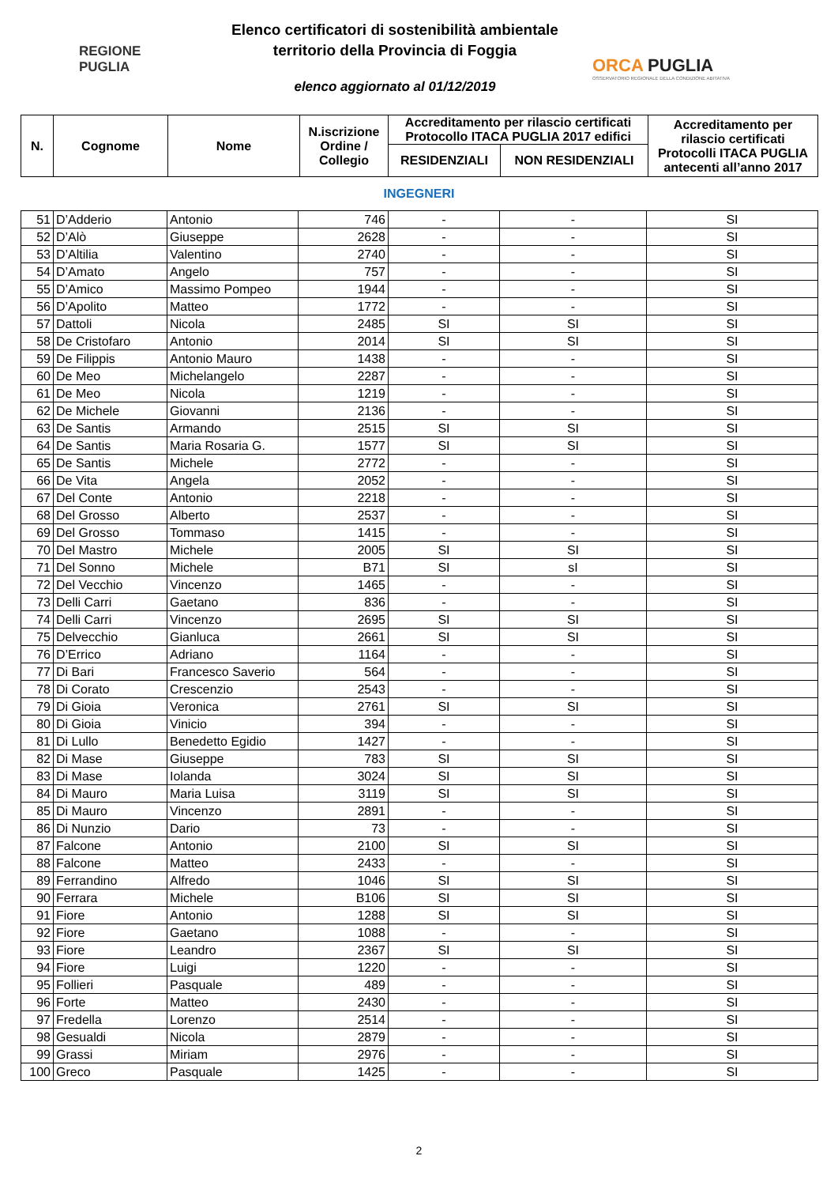REGIONE
PUGLIA
Elenco certificatori di sostenibilità ambientale
territorio della Provincia di Foggia
elenco aggiornato al 01/12/2019
ORCA PUGLIA
OSSERVATORIO REGIONALE DELLA CONDIZIONE ABITATIVA
| N. | Cognome | Nome | N.iscrizione Ordine / Collegio | Accreditamento per rilascio certificati Protocollo ITACA PUGLIA 2017 edifici | | Accreditamento per rilascio certificati Protocolli ITACA PUGLIA antecenti all’anno 2017 |
| --- | --- | --- | --- | --- | --- | --- |
| | | | | RESIDENZIALI | NON RESIDENZIALI | |
INGEGNERI
| 51 | D’Adderio | Antonio | 746 | - | - | SI |
| 52 | D’Alò | Giuseppe | 2628 | - | - | SI |
| 53 | D’Altilia | Valentino | 2740 | - | - | SI |
| 54 | D’Amato | Angelo | 757 | - | - | SI |
| 55 | D’Amico | Massimo Pompeo | 1944 | - | - | SI |
| 56 | D’Apolito | Matteo | 1772 | - | - | SI |
| 57 | Dattoli | Nicola | 2485 | SI | SI | SI |
| 58 | De Cristofaro | Antonio | 2014 | SI | SI | SI |
| 59 | De Filippis | Antonio Mauro | 1438 | - | - | SI |
| 60 | De Meo | Michelangelo | 2287 | - | - | SI |
| 61 | De Meo | Nicola | 1219 | - | - | SI |
| 62 | De Michele | Giovanni | 2136 | - | - | SI |
| 63 | De Santis | Armando | 2515 | SI | SI | SI |
| 64 | De Santis | Maria Rosaria G. | 1577 | SI | SI | SI |
| 65 | De Santis | Michele | 2772 | - | - | SI |
| 66 | De Vita | Angela | 2052 | - | - | SI |
| 67 | Del Conte | Antonio | 2218 | - | - | SI |
| 68 | Del Grosso | Alberto | 2537 | - | - | SI |
| 69 | Del Grosso | Tommaso | 1415 | - | - | SI |
| 70 | Del Mastro | Michele | 2005 | SI | SI | SI |
| 71 | Del Sonno | Michele | B71 | SI | sI | SI |
| 72 | Del Vecchio | Vincenzo | 1465 | - | - | SI |
| 73 | Delli Carri | Gaetano | 836 | - | - | SI |
| 74 | Delli Carri | Vincenzo | 2695 | SI | SI | SI |
| 75 | Delvecchio | Gianluca | 2661 | SI | SI | SI |
| 76 | D’Errico | Adriano | 1164 | - | - | SI |
| 77 | Di Bari | Francesco Saverio | 564 | - | - | SI |
| 78 | Di Corato | Crescenzio | 2543 | - | - | SI |
| 79 | Di Gioia | Veronica | 2761 | SI | SI | SI |
| 80 | Di Gioia | Vinicio | 394 | - | - | SI |
| 81 | Di Lullo | Benedetto Egidio | 1427 | - | - | SI |
| 82 | Di Mase | Giuseppe | 783 | SI | SI | SI |
| 83 | Di Mase | Iolanda | 3024 | SI | SI | SI |
| 84 | Di Mauro | Maria Luisa | 3119 | SI | SI | SI |
| 85 | Di Mauro | Vincenzo | 2891 | - | - | SI |
| 86 | Di Nunzio | Dario | 73 | - | - | SI |
| 87 | Falcone | Antonio | 2100 | SI | SI | SI |
| 88 | Falcone | Matteo | 2433 | - | - | SI |
| 89 | Ferrandino | Alfredo | 1046 | SI | SI | SI |
| 90 | Ferrara | Michele | B106 | SI | SI | SI |
| 91 | Fiore | Antonio | 1288 | SI | SI | SI |
| 92 | Fiore | Gaetano | 1088 | - | - | SI |
| 93 | Fiore | Leandro | 2367 | SI | SI | SI |
| 94 | Fiore | Luigi | 1220 | - | - | SI |
| 95 | Follieri | Pasquale | 489 | - | - | SI |
| 96 | Forte | Matteo | 2430 | - | - | SI |
| 97 | Fredella | Lorenzo | 2514 | - | - | SI |
| 98 | Gesualdi | Nicola | 2879 | - | - | SI |
| 99 | Grassi | Miriam | 2976 | - | - | SI |
| 100 | Greco | Pasquale | 1425 | - | - | SI |
2